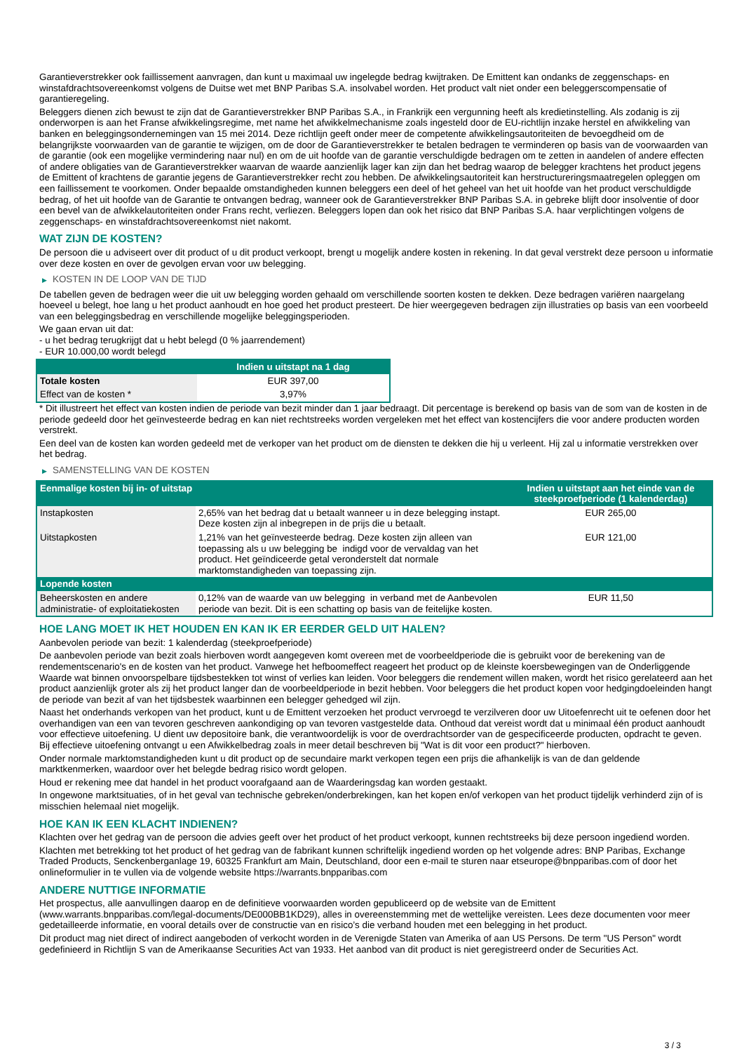Garantieverstrekker ook faillissement aanvragen, dan kunt u maximaal uw ingelegde bedrag kwijtraken. De Emittent kan ondanks de zeggenschaps- en winstafdrachtsovereenkomst volgens de Duitse wet met BNP Paribas S.A. insolvabel worden. Het product valt niet onder een beleggerscompensatie of garantieregeling.
Beleggers dienen zich bewust te zijn dat de Garantieverstrekker BNP Paribas S.A., in Frankrijk een vergunning heeft als kredietinstelling. Als zodanig is zij onderworpen is aan het Franse afwikkelingsregime, met name het afwikkelmechanisme zoals ingesteld door de EU-richtlijn inzake herstel en afwikkeling van banken en beleggingsondernemingen van 15 mei 2014. Deze richtlijn geeft onder meer de competente afwikkelingsautoriteiten de bevoegdheid om de belangrijkste voorwaarden van de garantie te wijzigen, om de door de Garantieverstrekker te betalen bedragen te verminderen op basis van de voorwaarden van de garantie (ook een mogelijke vermindering naar nul) en om de uit hoofde van de garantie verschuldigde bedragen om te zetten in aandelen of andere effecten of andere obligaties van de Garantieverstrekker waarvan de waarde aanzienlijk lager kan zijn dan het bedrag waarop de belegger krachtens het product jegens de Emittent of krachtens de garantie jegens de Garantieverstrekker recht zou hebben. De afwikkelingsautoriteit kan herstructureringsmaatregelen opleggen om een faillissement te voorkomen. Onder bepaalde omstandigheden kunnen beleggers een deel of het geheel van het uit hoofde van het product verschuldigde bedrag, of het uit hoofde van de Garantie te ontvangen bedrag, wanneer ook de Garantieverstrekker BNP Paribas S.A. in gebreke blijft door insolventie of door een bevel van de afwikkelautoriteiten onder Frans recht, verliezen. Beleggers lopen dan ook het risico dat BNP Paribas S.A. haar verplichtingen volgens de zeggenschaps- en winstafdrachtsovereenkomst niet nakomt.
WAT ZIJN DE KOSTEN?
De persoon die u adviseert over dit product of u dit product verkoopt, brengt u mogelijk andere kosten in rekening. In dat geval verstrekt deze persoon u informatie over deze kosten en over de gevolgen ervan voor uw belegging.
▶ KOSTEN IN DE LOOP VAN DE TIJD
De tabellen geven de bedragen weer die uit uw belegging worden gehaald om verschillende soorten kosten te dekken. Deze bedragen variëren naargelang hoeveel u belegt, hoe lang u het product aanhoudt en hoe goed het product presteert. De hier weergegeven bedragen zijn illustraties op basis van een voorbeeld van een beleggingsbedrag en verschillende mogelijke beleggingsperioden.
We gaan ervan uit dat:
- u het bedrag terugkrijgt dat u hebt belegd (0 % jaarrendement)
- EUR 10.000,00 wordt belegd
| | Indien u uitstapt na 1 dag |
| --- | --- |
| Totale kosten | EUR 397,00 |
| Effect van de kosten * | 3,97% |
* Dit illustreert het effect van kosten indien de periode van bezit minder dan 1 jaar bedraagt. Dit percentage is berekend op basis van de som van de kosten in de periode gedeeld door het geïnvesteerde bedrag en kan niet rechtstreeks worden vergeleken met het effect van kostencijfers die voor andere producten worden verstrekt.
Een deel van de kosten kan worden gedeeld met de verkoper van het product om de diensten te dekken die hij u verleent. Hij zal u informatie verstrekken over het bedrag.
▶ SAMENSTELLING VAN DE KOSTEN
| Eenmalige kosten bij in- of uitstap | | Indien u uitstapt aan het einde van de steekproefperiode (1 kalenderdag) |
| --- | --- | --- |
| Instapkosten | 2,65% van het bedrag dat u betaalt wanneer u in deze belegging instapt. Deze kosten zijn al inbegrepen in de prijs die u betaalt. | EUR 265,00 |
| Uitstapkosten | 1,21% van het geïnvesteerde bedrag. Deze kosten zijn alleen van toepassing als u uw belegging be indigd voor de vervaldag van het product. Het geïndiceerde getal veronderstelt dat normale marktomstandigheden van toepassing zijn. | EUR 121,00 |
| Lopende kosten | | |
| Beheerskosten en andere administratie- of exploitatiekosten | 0,12% van de waarde van uw belegging in verband met de Aanbevolen periode van bezit. Dit is een schatting op basis van de feitelijke kosten. | EUR 11,50 |
HOE LANG MOET IK HET HOUDEN EN KAN IK ER EERDER GELD UIT HALEN?
Aanbevolen periode van bezit: 1 kalenderdag (steekproefperiode)
De aanbevolen periode van bezit zoals hierboven wordt aangegeven komt overeen met de voorbeeldperiode die is gebruikt voor de berekening van de rendementscenario's en de kosten van het product. Vanwege het hefboomeffect reageert het product op de kleinste koersbewegingen van de Onderliggende Waarde wat binnen onvoorspelbare tijdsbestekken tot winst of verlies kan leiden. Voor beleggers die rendement willen maken, wordt het risico gerelateerd aan het product aanzienlijk groter als zij het product langer dan de voorbeeldperiode in bezit hebben. Voor beleggers die het product kopen voor hedgingdoeleinden hangt de periode van bezit af van het tijdsbestek waarbinnen een belegger gehedged wil zijn.
Naast het onderhands verkopen van het product, kunt u de Emittent verzoeken het product vervroegd te verzilveren door uw Uitoefenrecht uit te oefenen door het overhandigen van een van tevoren geschreven aankondiging op van tevoren vastgestelde data. Onthoud dat vereist wordt dat u minimaal één product aanhoudt voor effectieve uitoefening. U dient uw depositoire bank, die verantwoordelijk is voor de overdrachtsorder van de gespecificeerde producten, opdracht te geven. Bij effectieve uitoefening ontvangt u een Afwikkelbedrag zoals in meer detail beschreven bij "Wat is dit voor een product?" hierboven.
Onder normale marktomstandigheden kunt u dit product op de secundaire markt verkopen tegen een prijs die afhankelijk is van de dan geldende marktkenmerken, waardoor over het belegde bedrag risico wordt gelopen.
Houd er rekening mee dat handel in het product voorafgaand aan de Waarderingsdag kan worden gestaakt.
In ongewone marktsituaties, of in het geval van technische gebreken/onderbrekingen, kan het kopen en/of verkopen van het product tijdelijk verhinderd zijn of is misschien helemaal niet mogelijk.
HOE KAN IK EEN KLACHT INDIENEN?
Klachten over het gedrag van de persoon die advies geeft over het product of het product verkoopt, kunnen rechtstreeks bij deze persoon ingediend worden.
Klachten met betrekking tot het product of het gedrag van de fabrikant kunnen schriftelijk ingediend worden op het volgende adres: BNP Paribas, Exchange Traded Products, Senckenberganlage 19, 60325 Frankfurt am Main, Deutschland, door een e-mail te sturen naar etseurope@bnpparibas.com of door het onlineformulier in te vullen via de volgende website https://warrants.bnpparibas.com
ANDERE NUTTIGE INFORMATIE
Het prospectus, alle aanvullingen daarop en de definitieve voorwaarden worden gepubliceerd op de website van de Emittent (www.warrants.bnpparibas.com/legal-documents/DE000BB1KD29), alles in overeenstemming met de wettelijke vereisten. Lees deze documenten voor meer gedetailleerde informatie, en vooral details over de constructie van en risico’s die verband houden met een belegging in het product.
Dit product mag niet direct of indirect aangeboden of verkocht worden in de Verenigde Staten van Amerika of aan US Persons. De term "US Person" wordt gedefinieerd in Richtlijn S van de Amerikaanse Securities Act van 1933. Het aanbod van dit product is niet geregistreerd onder de Securities Act.
3 / 3